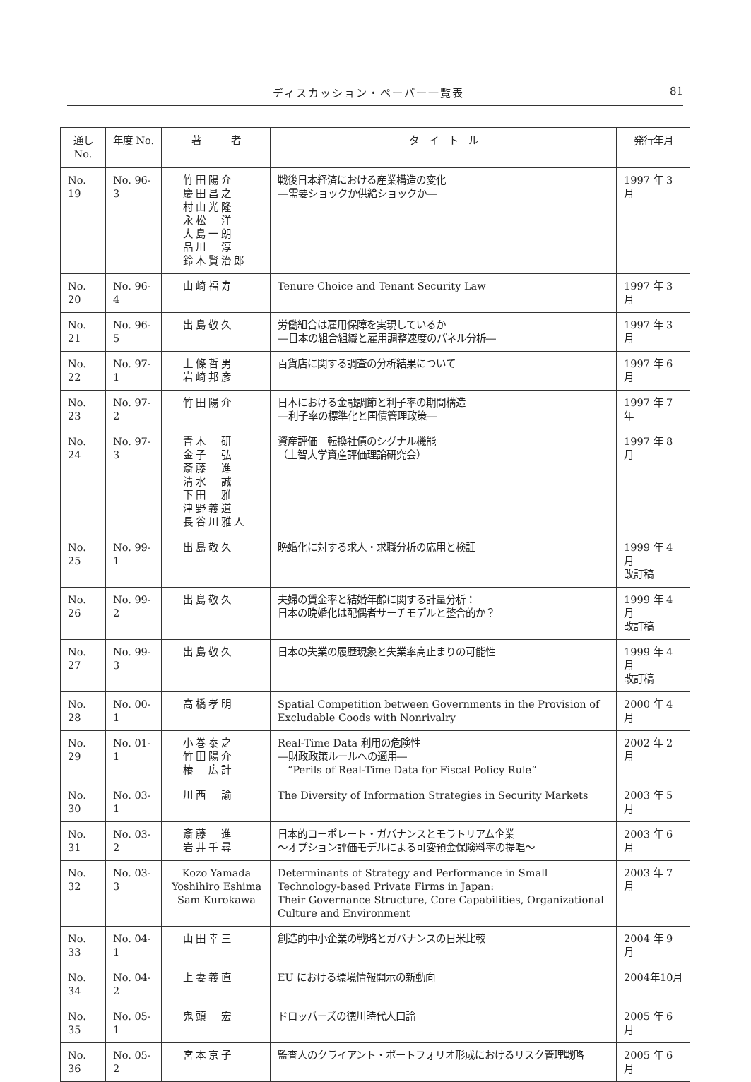ディスカッション・ペーパー一覧表 81
| 通し No. | 年度 No. | 著 者 | タ イ ト ル | 発行年月 |
| --- | --- | --- | --- | --- |
| No. 19 | No. 96-3 | 竹田陽介 慶田昌之 村山光隆 永松 洋 大島一朗 品川 淳 鈴木賢治郎 | 戦後日本経済における産業構造の変化 ―需要ショックか供給ショックか― | 1997 年 3 月 |
| No. 20 | No. 96-4 | 山崎福寿 | Tenure Choice and Tenant Security Law | 1997 年 3 月 |
| No. 21 | No. 96-5 | 出島敬久 | 労働組合は雇用保障を実現しているか ―日本の組合組織と雇用調整速度のパネル分析― | 1997 年 3 月 |
| No. 22 | No. 97-1 | 上條哲男 岩崎邦彦 | 百貨店に関する調査の分析結果について | 1997 年 6 月 |
| No. 23 | No. 97-2 | 竹田陽介 | 日本における金融調節と利子率の期間構造 ―利子率の標準化と国債管理政策― | 1997 年 7 年 |
| No. 24 | No. 97-3 | 青木 研 金子 弘 斎藤 進 清水 誠 下田 雅 津野義道 長谷川雅人 | 資産評価－転換社債のシグナル機能 （上智大学資産評価理論研究会） | 1997 年 8 月 |
| No. 25 | No. 99-1 | 出島敬久 | 晩婚化に対する求人・求職分析の応用と検証 | 1999 年 4 月 改訂稿 |
| No. 26 | No. 99-2 | 出島敬久 | 夫婦の賃金率と結婚年齢に関する計量分析： 日本の晩婚化は配偶者サーチモデルと整合的か？ | 1999 年 4 月 改訂稿 |
| No. 27 | No. 99-3 | 出島敬久 | 日本の失業の履歴現象と失業率高止まりの可能性 | 1999 年 4 月 改訂稿 |
| No. 28 | No. 00-1 | 高橋孝明 | Spatial Competition between Governments in the Provision of Excludable Goods with Nonrivalry | 2000 年 4 月 |
| No. 29 | No. 01-1 | 小巻泰之 竹田陽介 椿 広計 | Real-Time Data 利用の危険性 ―財政政策ルールへの適用― “Perils of Real-Time Data for Fiscal Policy Rule” | 2002 年 2 月 |
| No. 30 | No. 03-1 | 川西 諭 | The Diversity of Information Strategies in Security Markets | 2003 年 5 月 |
| No. 31 | No. 03-2 | 斎藤 進 岩井千尋 | 日本的コーポレート・ガバナンスとモラトリアム企業 〜オプション評価モデルによる可変預金保険料率の提唱〜 | 2003 年 6 月 |
| No. 32 | No. 03-3 | Kozo Yamada Yoshihiro Eshima Sam Kurokawa | Determinants of Strategy and Performance in Small Technology-based Private Firms in Japan: Their Governance Structure, Core Capabilities, Organizational Culture and Environment | 2003 年 7 月 |
| No. 33 | No. 04-1 | 山田幸三 | 創造的中小企業の戦略とガバナンスの日米比較 | 2004 年 9 月 |
| No. 34 | No. 04-2 | 上妻義直 | EU における環境情報開示の新動向 | 2004年10月 |
| No. 35 | No. 05-1 | 鬼頭 宏 | ドロッパーズの徳川時代人口論 | 2005 年 6 月 |
| No. 36 | No. 05-2 | 宮本京子 | 監査人のクライアント・ポートフォリオ形成におけるリスク管理戦略 | 2005 年 6 月 |